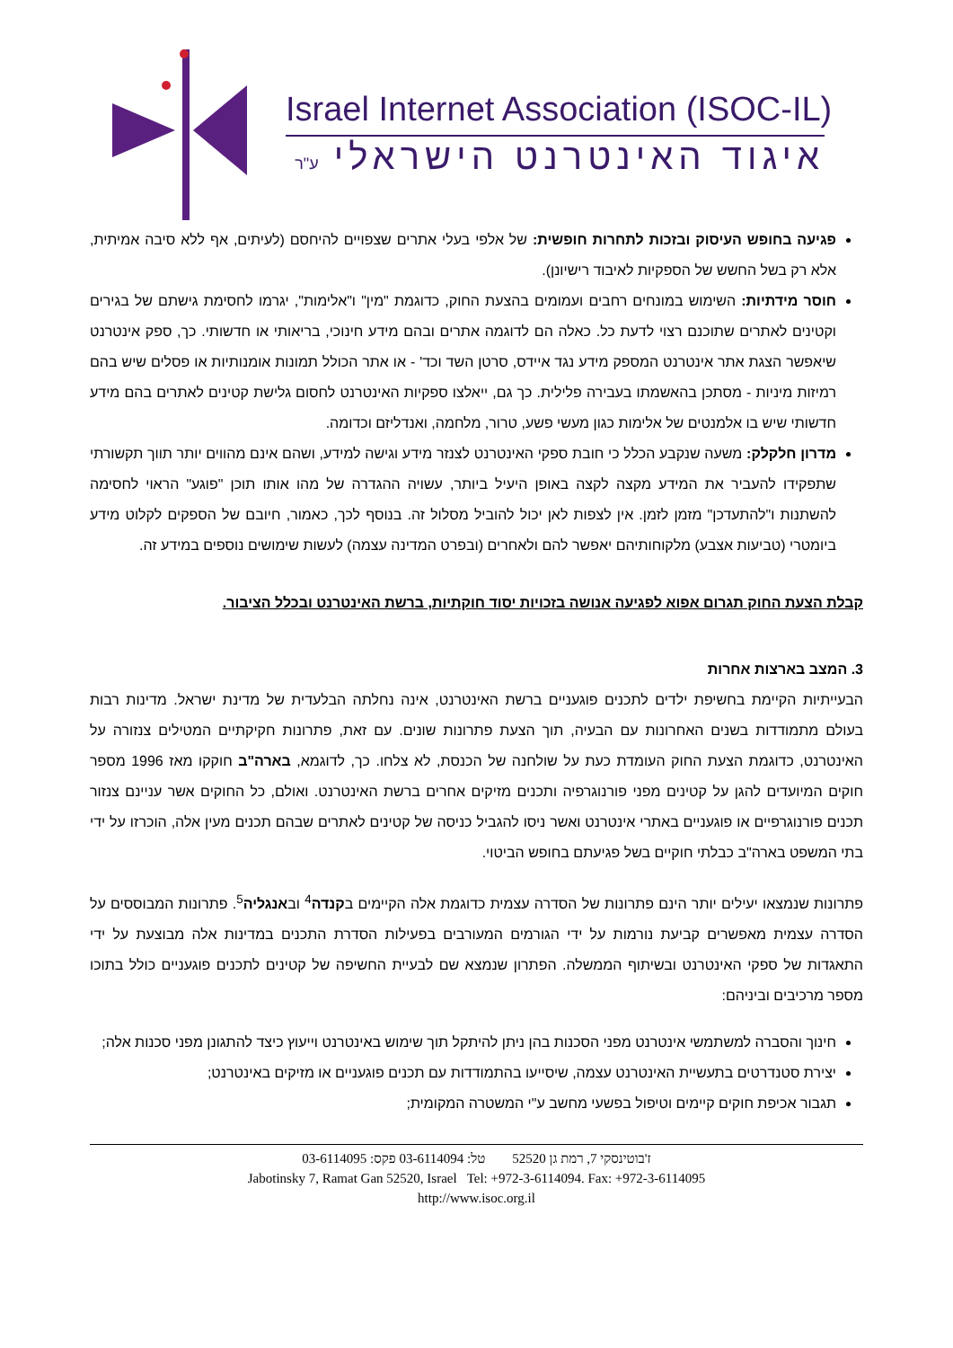Israel Internet Association (ISOC-IL)
איגוד האינטרנט הישראלי ע"ר
פגיעה בחופש העיסוק ובזכות לתחרות חופשית: של אלפי בעלי אתרים שצפויים להיחסם (לעיתים, אף ללא סיבה אמיתית, אלא רק בשל החשש של הספקיות לאיבוד רישיונן).
חוסר מידתיות: השימוש במונחים רחבים ועמומים בהצעת החוק, כדוגמת "מין" ו"אלימות", יגרמו לחסימת גישתם של בגירים וקטינים לאתרים שתוכנם רצוי לדעת כל. כאלה הם לדוגמה אתרים ובהם מידע חינוכי, בריאותי או חדשותי. כך, ספק אינטרנט שיאפשר הצגת אתר אינטרנט המספק מידע נגד איידס, סרטן השד וכד' - או אתר הכולל תמונות אומנותיות או פסלים שיש בהם רמיזות מיניות - מסתכן בהאשמתו בעבירה פלילית. כך גם, ייאלצו ספקיות האינטרנט לחסום גלישת קטינים לאתרים בהם מידע חדשותי שיש בו אלמנטים של אלימות כגון מעשי פשע, טרור, מלחמה, ואנדליזם וכדומה.
מדרון חלקלק: משעה שנקבע הכלל כי חובת ספקי האינטרנט לצנזר מידע וגישה למידע, ושהם אינם מהווים יותר תווך תקשורתי שתפקידו להעביר את המידע מקצה לקצה באופן היעיל ביותר, עשויה ההגדרה של מהו אותו תוכן "פוגע" הראוי לחסימה להשתנות ו"להתעדכן" מזמן לזמן. אין לצפות לאן יכול להוביל מסלול זה. בנוסף לכך, כאמור, חיובם של הספקים לקלוט מידע ביומטרי (טביעות אצבע) מלקוחותיהם יאפשר להם ולאחרים (ובפרט המדינה עצמה) לעשות שימושים נוספים במידע זה.
קבלת הצעת החוק תגרום אפוא לפגיעה אנושה בזכויות יסוד חוקתיות, ברשת האינטרנט ובכלל הציבור.
3. המצב בארצות אחרות
הבעייתיות הקיימת בחשיפת ילדים לתכנים פוגעניים ברשת האינטרנט, אינה נחלתה הבלעדית של מדינת ישראל. מדינות רבות בעולם מתמודדות בשנים האחרונות עם הבעיה, תוך הצעת פתרונות שונים. עם זאת, פתרונות חקיקתיים המטילים צנזורה על האינטרנט, כדוגמת הצעת החוק העומדת כעת על שולחנה של הכנסת, לא צלחו. כך, לדוגמא, בארה"ב חוקקו מאז 1996 מספר חוקים המיועדים להגן על קטינים מפני פורנוגרפיה ותכנים מזיקים אחרים ברשת האינטרנט. ואולם, כל החוקים אשר עניינם צנזור תכנים פורנוגרפיים או פוגעניים באתרי אינטרנט ואשר ניסו להגביל כניסה של קטינים לאתרים שבהם תכנים מעין אלה, הוכרזו על ידי בתי המשפט בארה"ב כבלתי חוקיים בשל פגיעתם בחופש הביטוי.
פתרונות שנמצאו יעילים יותר הינם פתרונות של הסדרה עצמית כדוגמת אלה הקיימים בקנדה<sup>4</sup> ובאנגליה<sup>5</sup>. פתרונות המבוססים על הסדרה עצמית מאפשרים קביעת נורמות על ידי הגורמים המעורבים בפעילות הסדרת התכנים במדינות אלה מבוצעת על ידי התאגדות של ספקי האינטרנט ובשיתוף הממשלה. הפתרון שנמצא שם לבעיית החשיפה של קטינים לתכנים פוגעניים כולל בתוכו מספר מרכיבים וביניהם:
חינוך והסברה למשתמשי אינטרנט מפני הסכנות בהן ניתן להיתקל תוך שימוש באינטרנט וייעוץ כיצד להתגונן מפני סכנות אלה;
יצירת סטנדרטים בתעשיית האינטרנט עצמה, שיסייעו בהתמודדות עם תכנים פוגעניים או מזיקים באינטרנט;
תגבור אכיפת חוקים קיימים וטיפול בפשעי מחשב ע"י המשטרה המקומית;
ז'בוטינסקי 7, רמת גן 52520 טל: 03-6114094 פקס: 03-6114095
Jabotinsky 7, Ramat Gan 52520, Israel Tel: +972-3-6114094. Fax: +972-3-6114095
http://www.isoc.org.il